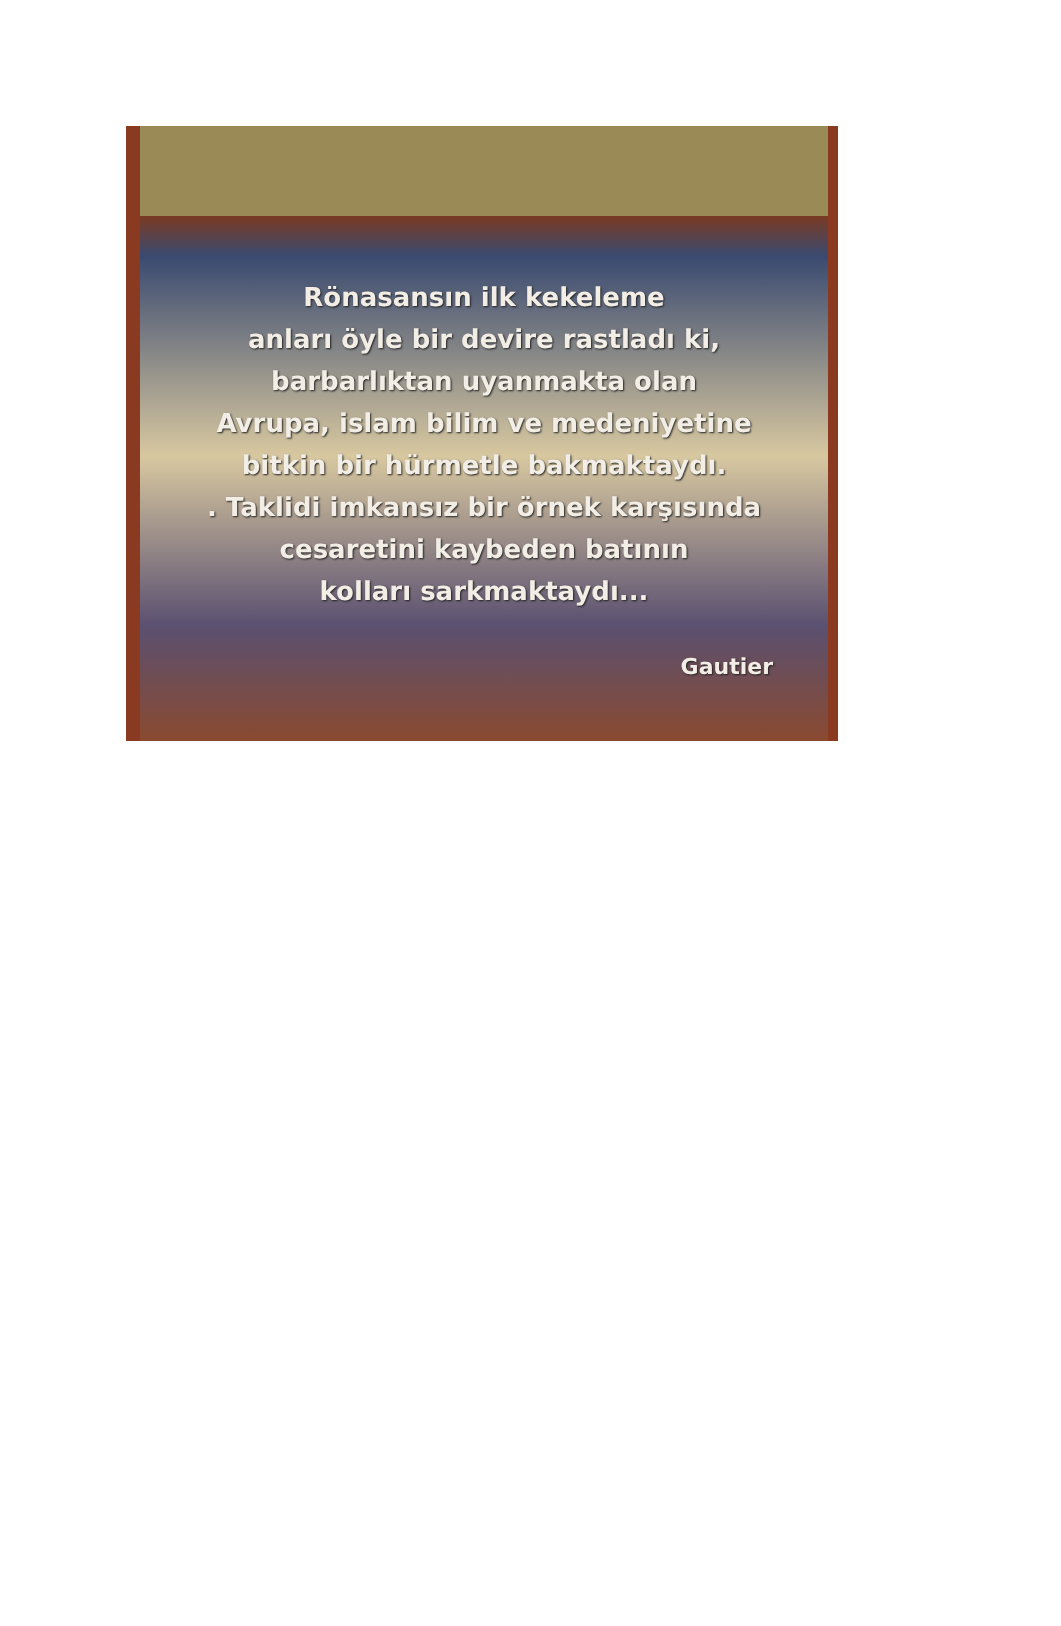Rönasansın ilk kekeleme
anları öyle bir devire rastladı ki,
barbarlıktan uyanmakta olan
Avrupa, islam bilim ve medeniyetine
bitkin bir hürmetle bakmaktaydı.
. Taklidi imkansız bir örnek karşısında
cesaretini kaybeden batının
kolları sarkmaktaydı...
Gautier